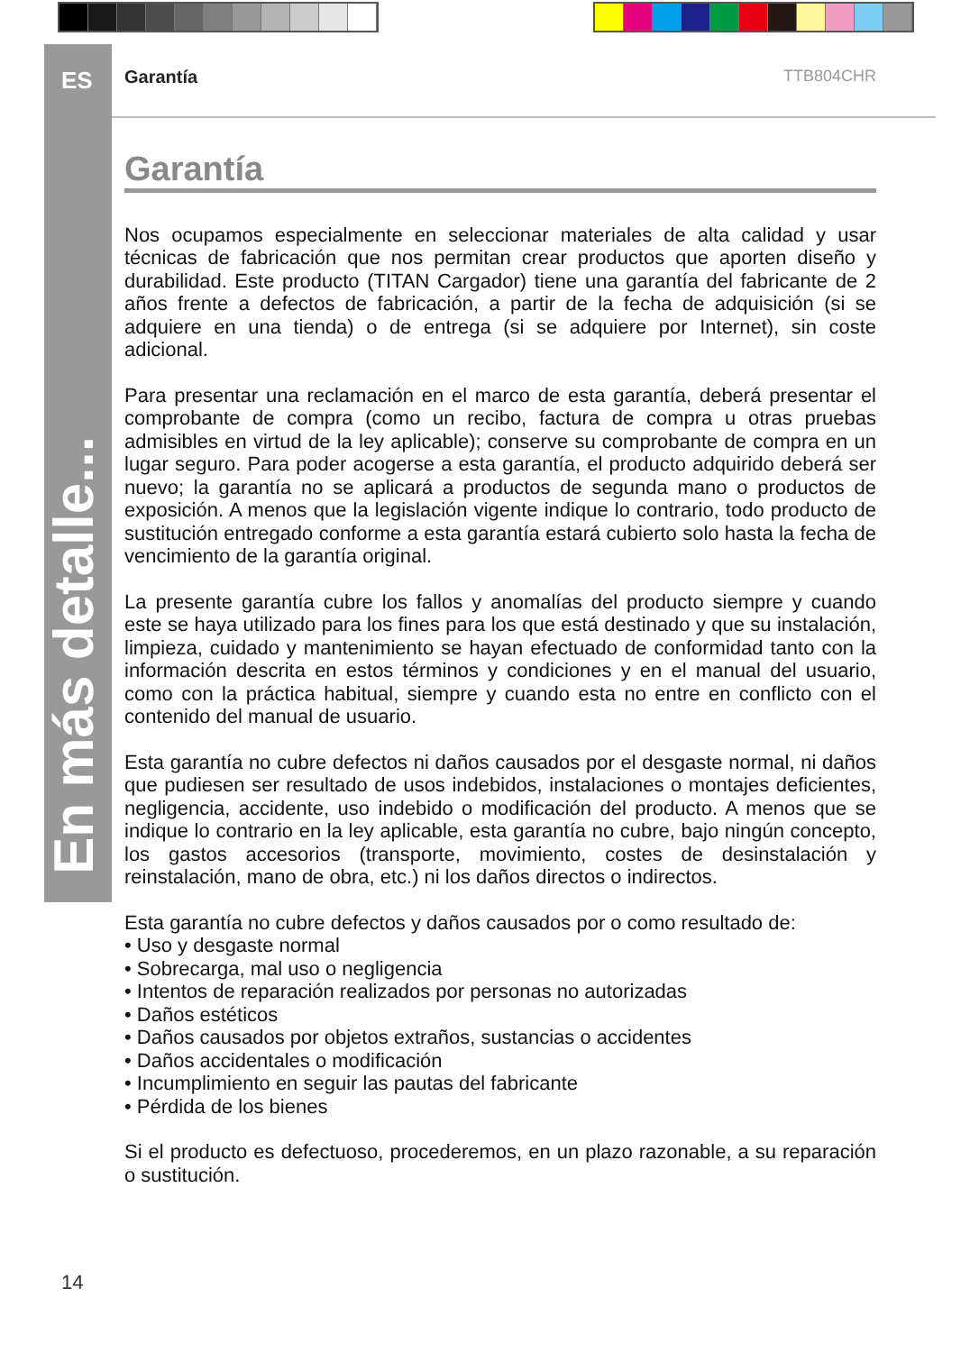ES
En más detalle...
Garantía TTB804CHR
Garantía
Nos ocupamos especialmente en seleccionar materiales de alta calidad y usar técnicas de fabricación que nos permitan crear productos que aporten diseño y durabilidad. Este producto (TITAN Cargador) tiene una garantía del fabricante de 2 años frente a defectos de fabricación, a partir de la fecha de adquisición (si se adquiere en una tienda) o de entrega (si se adquiere por Internet), sin coste adicional.
Para presentar una reclamación en el marco de esta garantía, deberá presentar el comprobante de compra (como un recibo, factura de compra u otras pruebas admisibles en virtud de la ley aplicable); conserve su comprobante de compra en un lugar seguro. Para poder acogerse a esta garantía, el producto adquirido deberá ser nuevo; la garantía no se aplicará a productos de segunda mano o productos de exposición. A menos que la legislación vigente indique lo contrario, todo producto de sustitución entregado conforme a esta garantía estará cubierto solo hasta la fecha de vencimiento de la garantía original.
La presente garantía cubre los fallos y anomalías del producto siempre y cuando este se haya utilizado para los fines para los que está destinado y que su instalación, limpieza, cuidado y mantenimiento se hayan efectuado de conformidad tanto con la información descrita en estos términos y condiciones y en el manual del usuario, como con la práctica habitual, siempre y cuando esta no entre en conflicto con el contenido del manual de usuario.
Esta garantía no cubre defectos ni daños causados por el desgaste normal, ni daños que pudiesen ser resultado de usos indebidos, instalaciones o montajes deficientes, negligencia, accidente, uso indebido o modificación del producto. A menos que se indique lo contrario en la ley aplicable, esta garantía no cubre, bajo ningún concepto, los gastos accesorios (transporte, movimiento, costes de desinstalación y reinstalación, mano de obra, etc.) ni los daños directos o indirectos.
Esta garantía no cubre defectos y daños causados por o como resultado de:
• Uso y desgaste normal
• Sobrecarga, mal uso o negligencia
• Intentos de reparación realizados por personas no autorizadas
• Daños estéticos
• Daños causados por objetos extraños, sustancias o accidentes
• Daños accidentales o modificación
• Incumplimiento en seguir las pautas del fabricante
• Pérdida de los bienes
Si el producto es defectuoso, procederemos, en un plazo razonable, a su reparación o sustitución.
14